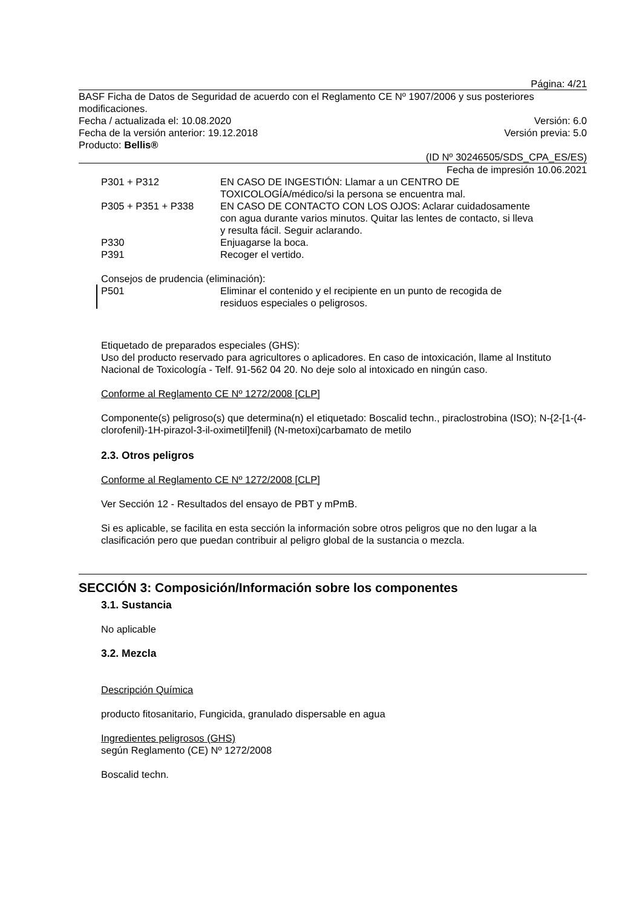Página: 4/21
BASF Ficha de Datos de Seguridad de acuerdo con el Reglamento CE Nº 1907/2006 y sus posteriores modificaciones.
Fecha / actualizada el: 10.08.2020 Versión: 6.0
Fecha de la versión anterior: 19.12.2018 Versión previa: 5.0
Producto: Bellis®
(ID Nº 30246505/SDS_CPA_ES/ES)
Fecha de impresión 10.06.2021
| P301 + P312 | EN CASO DE INGESTIÓN: Llamar a un CENTRO DE TOXICOLOGÍA/médico/si la persona se encuentra mal. |
| P305 + P351 + P338 | EN CASO DE CONTACTO CON LOS OJOS: Aclarar cuidadosamente con agua durante varios minutos. Quitar las lentes de contacto, si lleva y resulta fácil. Seguir aclarando. |
| P330 | Enjuagarse la boca. |
| P391 | Recoger el vertido. |
Consejos de prudencia (eliminación):
| P501 | Eliminar el contenido y el recipiente en un punto de recogida de residuos especiales o peligrosos. |
Etiquetado de preparados especiales (GHS):
Uso del producto reservado para agricultores o aplicadores. En caso de intoxicación, llame al Instituto Nacional de Toxicología - Telf. 91-562 04 20. No deje solo al intoxicado en ningún caso.
Conforme al Reglamento CE Nº 1272/2008 [CLP]
Componente(s) peligroso(s) que determina(n) el etiquetado: Boscalid techn., piraclostrobina (ISO); N-{2-[1-(4-clorofenil)-1H-pirazol-3-il-oximetil]fenil} (N-metoxi)carbamato de metilo
2.3. Otros peligros
Conforme al Reglamento CE Nº 1272/2008 [CLP]
Ver Sección 12 - Resultados del ensayo de PBT y mPmB.
Si es aplicable, se facilita en esta sección la información sobre otros peligros que no den lugar a la clasificación pero que puedan contribuir al peligro global de la sustancia o mezcla.
SECCIÓN 3: Composición/Información sobre los componentes
3.1. Sustancia
No aplicable
3.2. Mezcla
Descripción Química
producto fitosanitario, Fungicida, granulado dispersable en agua
Ingredientes peligrosos (GHS)
según Reglamento (CE) Nº 1272/2008
Boscalid techn.